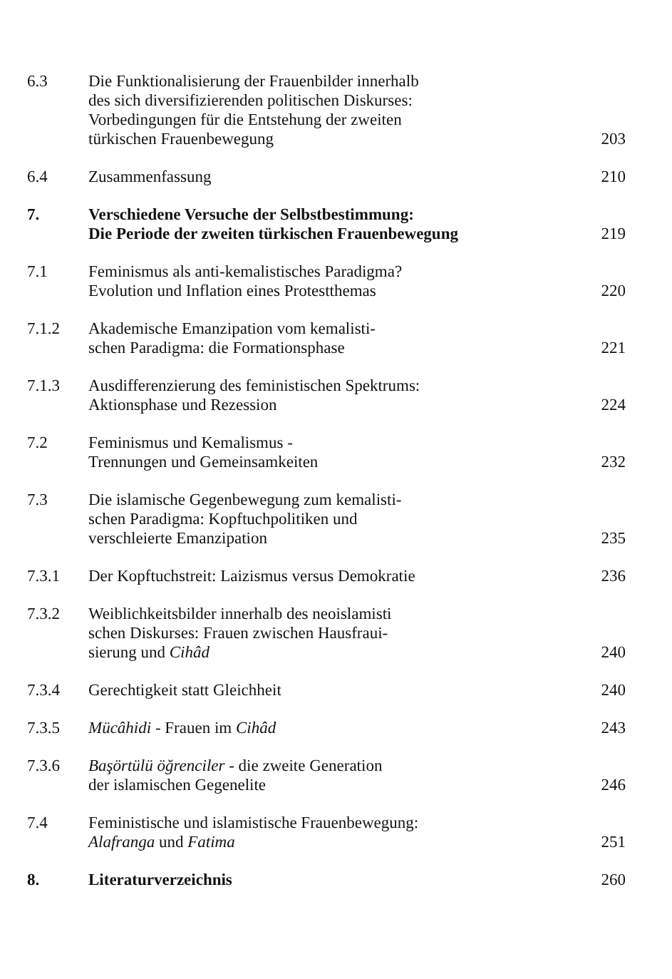6.3 Die Funktionalisierung der Frauenbilder innerhalb
des sich diversifizierenden politischen Diskurses:
Vorbedingungen für die Entstehung der zweiten
türkischen Frauenbewegung
203
6.4 Zusammenfassung 210
7. Verschiedene Versuche der Selbstbestimmung:
Die Periode der zweiten türkischen Frauenbewegung
219
7.1 Feminismus als anti-kemalistisches Paradigma?
Evolution und Inflation eines Protestthemas
220
7.1.2 Akademische Emanzipation vom kemalisti-
schen Paradigma: die Formationsphase
221
7.1.3 Ausdifferenzierung des feministischen Spektrums:
Aktionsphase und Rezession
224
7.2 Feminismus und Kemalismus -
Trennungen und Gemeinsamkeiten
232
7.3 Die islamische Gegenbewegung zum kemalisti-
schen Paradigma: Kopftuchpolitiken und
verschleierte Emanzipation
235
7.3.1 Der Kopftuchstreit: Laizismus versus Demokratie
236
7.3.2 Weiblichkeitsbilder innerhalb des neoislamisti
schen Diskurses: Frauen zwischen Hausfraui-
sierung und Cihâd
240
7.3.4 Gerechtigkeit statt Gleichheit 240
7.3.5 Mücâhidi - Frauen im Cihâd 243
7.3.6 Başörtülü öğrenciler - die zweite Generation
der islamischen Gegenelite
246
7.4 Feministische und islamistische Frauenbewegung:
Alafranga und Fatima
251
8. Literaturverzeichnis 260